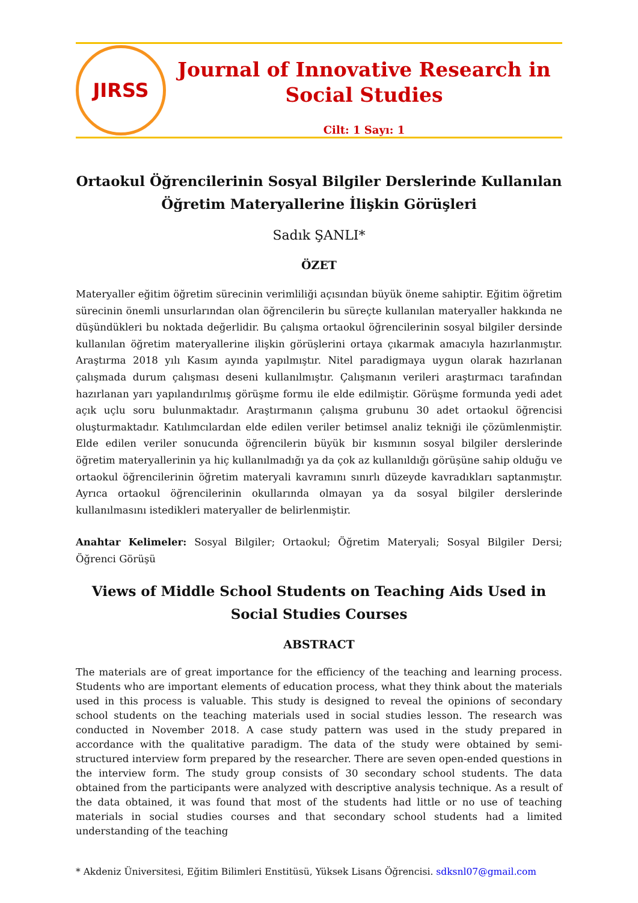JIRSS
Journal of Innovative Research in Social Studies
Cilt: 1 Sayı: 1
Ortaokul Öğrencilerinin Sosyal Bilgiler Derslerinde Kullanılan Öğretim Materyallerine İlişkin Görüşleri
Sadık ŞANLI*
ÖZET
Materyaller eğitim öğretim sürecinin verimliliği açısından büyük öneme sahiptir. Eğitim öğretim sürecinin önemli unsurlarından olan öğrencilerin bu süreçte kullanılan materyaller hakkında ne düşündükleri bu noktada değerlidir. Bu çalışma ortaokul öğrencilerinin sosyal bilgiler dersinde kullanılan öğretim materyallerine ilişkin görüşlerini ortaya çıkarmak amacıyla hazırlanmıştır. Araştırma 2018 yılı Kasım ayında yapılmıştır. Nitel paradigmaya uygun olarak hazırlanan çalışmada durum çalışması deseni kullanılmıştır. Çalışmanın verileri araştırmacı tarafından hazırlanan yarı yapılandırılmış görüşme formu ile elde edilmiştir. Görüşme formunda yedi adet açık uçlu soru bulunmaktadır. Araştırmanın çalışma grubunu 30 adet ortaokul öğrencisi oluşturmaktadır. Katılımcılardan elde edilen veriler betimsel analiz tekniği ile çözümlenmiştir. Elde edilen veriler sonucunda öğrencilerin büyük bir kısmının sosyal bilgiler derslerinde öğretim materyallerinin ya hiç kullanılmadığı ya da çok az kullanıldığı görüşüne sahip olduğu ve ortaokul öğrencilerinin öğretim materyali kavramını sınırlı düzeyde kavradıkları saptanmıştır. Ayrıca ortaokul öğrencilerinin okullarında olmayan ya da sosyal bilgiler derslerinde kullanılmasını istedikleri materyaller de belirlenmiştir.
Anahtar Kelimeler: Sosyal Bilgiler; Ortaokul; Öğretim Materyali; Sosyal Bilgiler Dersi; Öğrenci Görüşü
Views of Middle School Students on Teaching Aids Used in Social Studies Courses
ABSTRACT
The materials are of great importance for the efficiency of the teaching and learning process. Students who are important elements of education process, what they think about the materials used in this process is valuable. This study is designed to reveal the opinions of secondary school students on the teaching materials used in social studies lesson. The research was conducted in November 2018. A case study pattern was used in the study prepared in accordance with the qualitative paradigm. The data of the study were obtained by semi-structured interview form prepared by the researcher. There are seven open-ended questions in the interview form. The study group consists of 30 secondary school students. The data obtained from the participants were analyzed with descriptive analysis technique. As a result of the data obtained, it was found that most of the students had little or no use of teaching materials in social studies courses and that secondary school students had a limited understanding of the teaching
* Akdeniz Üniversitesi, Eğitim Bilimleri Enstitüsü, Yüksek Lisans Öğrencisi. sdksnl07@gmail.com